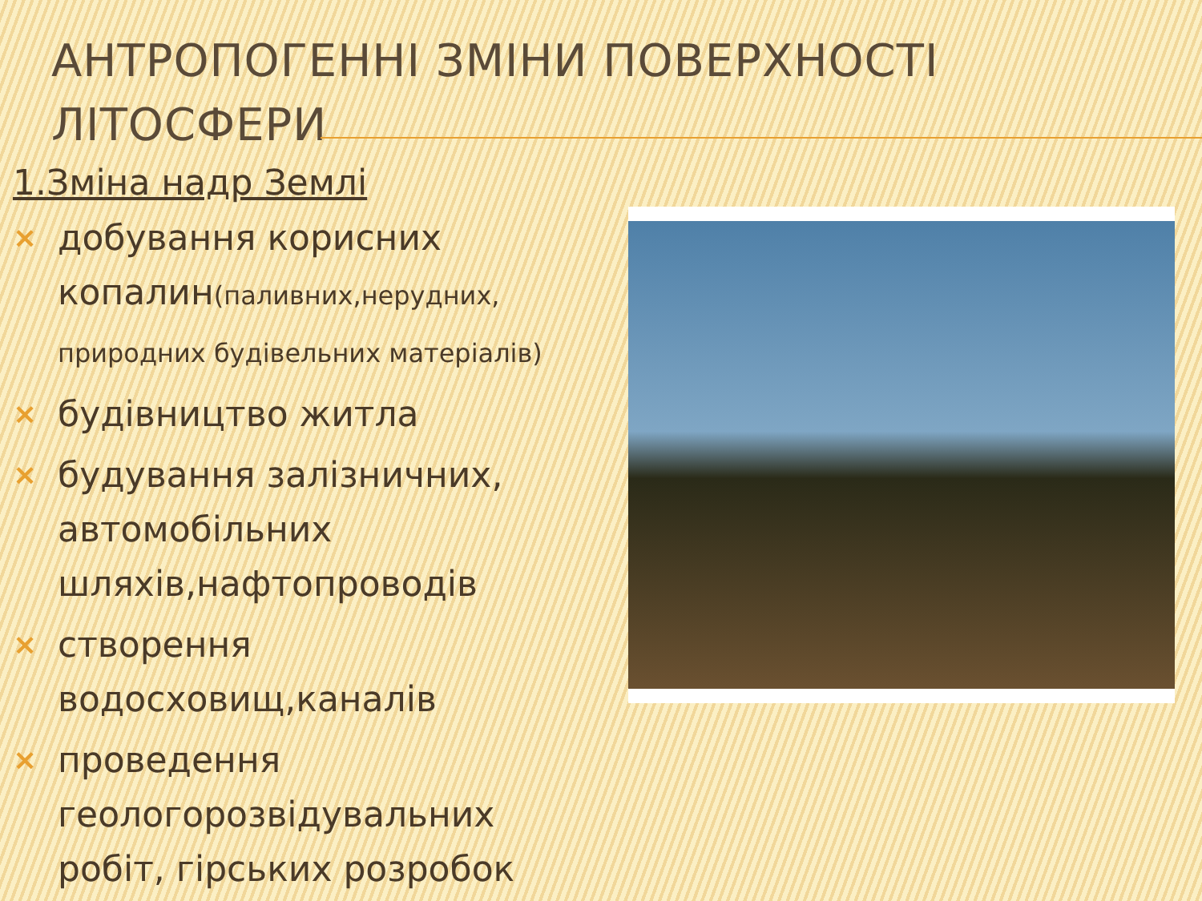АНТРОПОГЕННІ ЗМІНИ ПОВЕРХНОСТІ ЛІТОСФЕРИ
1.Зміна надр Землі
× добування корисних копалин(паливних,нерудних, природних будівельних матеріалів)
× будівництво житла
× будування залізничних, автомобільних шляхів,нафтопроводів
× створення водосховищ,каналів
× проведення геологорозвідувальних робіт, гірських розробок